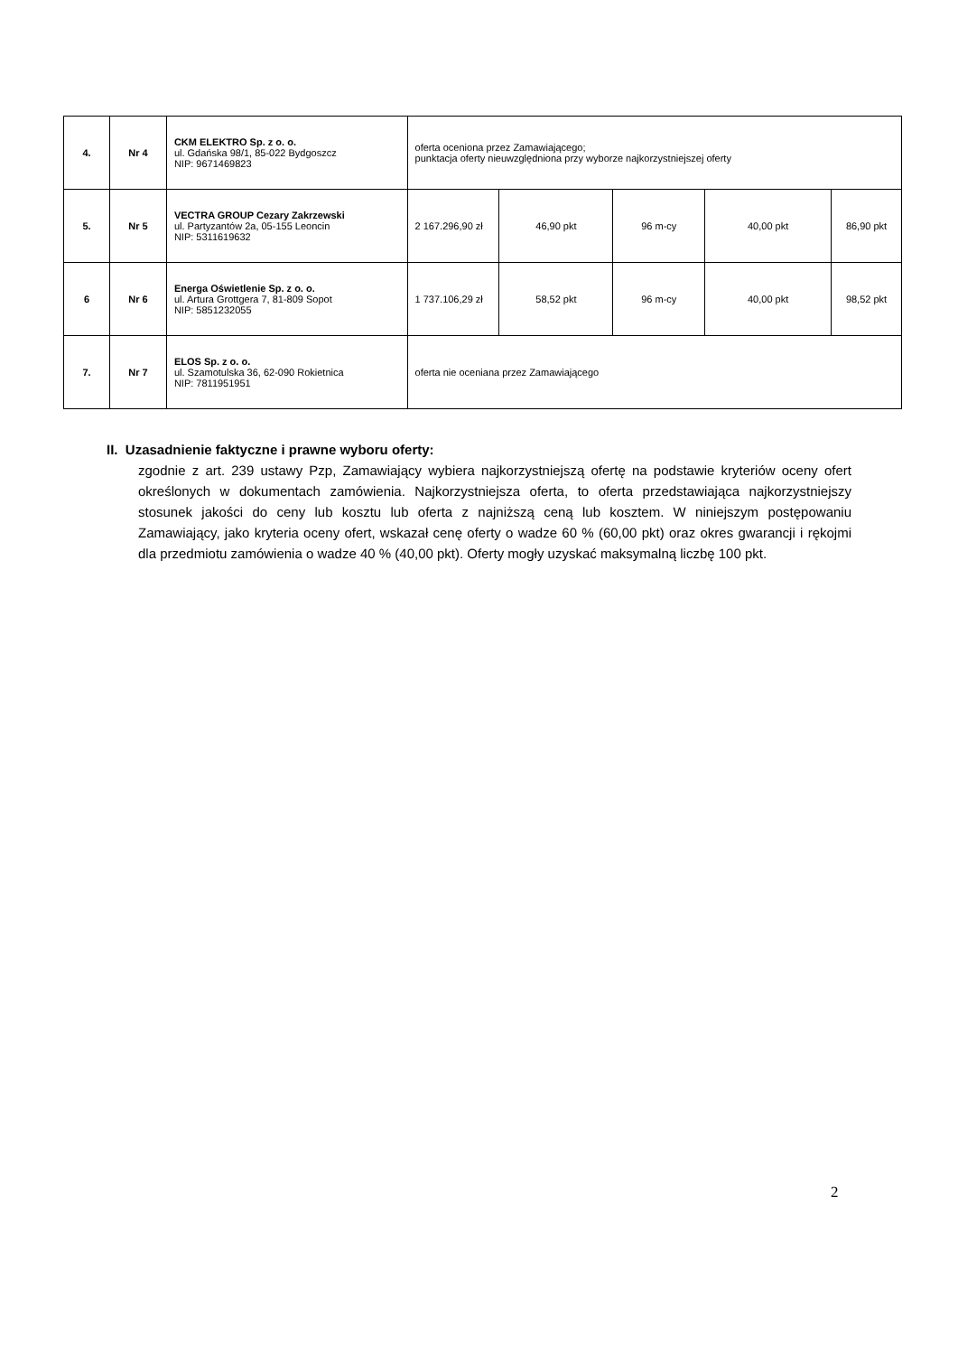| 4. | Nr 4 | CKM ELEKTRO Sp. z o. o. ul. Gdańska 98/1, 85-022 Bydgoszcz NIP: 9671469823 | oferta oceniona przez Zamawiającego; punktacja oferty nieuwzględniona przy wyborze najkorzystniejszej oferty | | | | |
| 5. | Nr 5 | VECTRA GROUP Cezary Zakrzewski ul. Partyzantów 2a, 05-155 Leoncin NIP: 5311619632 | 2 167.296,90 zł | 46,90 pkt | 96 m-cy | 40,00 pkt | 86,90 pkt |
| 6 | Nr 6 | Energa Oświetlenie Sp. z o. o. ul. Artura Grottgera 7, 81-809 Sopot NIP: 5851232055 | 1 737.106,29 zł | 58,52 pkt | 96 m-cy | 40,00 pkt | 98,52 pkt |
| 7. | Nr 7 | ELOS Sp. z o. o. ul. Szamotulska 36, 62-090 Rokietnica NIP: 7811951951 | oferta nie oceniana przez Zamawiającego | | | | |
II. Uzasadnienie faktyczne i prawne wyboru oferty:
zgodnie z art. 239 ustawy Pzp, Zamawiający wybiera najkorzystniejszą ofertę na podstawie kryteriów oceny ofert określonych w dokumentach zamówienia. Najkorzystniejsza oferta, to oferta przedstawiająca najkorzystniejszy stosunek jakości do ceny lub kosztu lub oferta z najniższą ceną lub kosztem. W niniejszym postępowaniu Zamawiający, jako kryteria oceny ofert, wskazał cenę oferty o wadze 60 % (60,00 pkt) oraz okres gwarancji i rękojmi dla przedmiotu zamówienia o wadze 40 % (40,00 pkt). Oferty mogły uzyskać maksymalną liczbę 100 pkt.
2